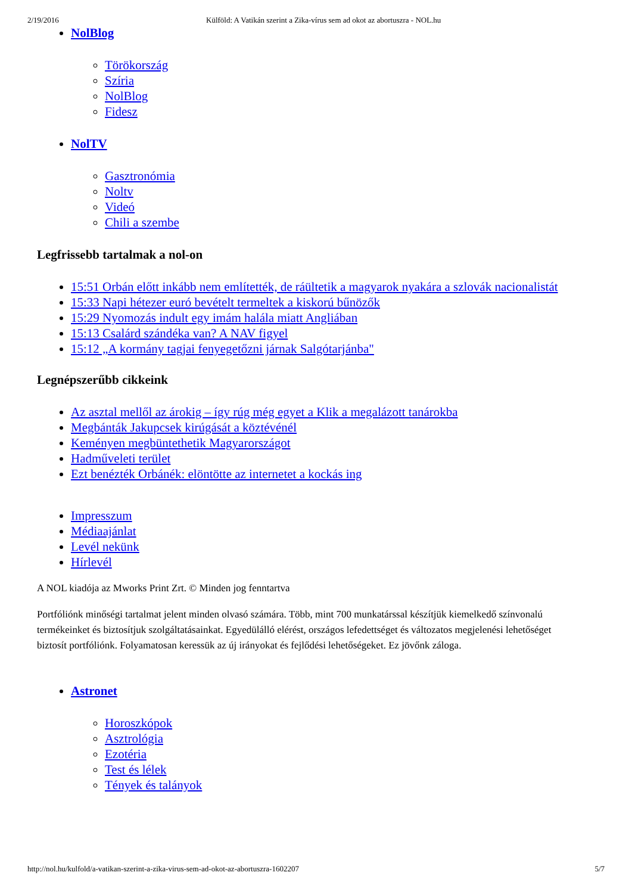2/19/2016 Külföld: A Vatikán szerint a Zika-vírus sem ad okot az abortuszra - NOL.hu
NolBlog
Törökország
Szíria
NolBlog
Fidesz
NolTV
Gasztronómia
Noltv
Videó
Chili a szembe
Legfrissebb tartalmak a nol-on
15:51 Orbán előtt inkább nem említették, de ráültetik a magyarok nyakára a szlovák nacionalistát
15:33 Napi hétezer euró bevételt termeltek a kiskorú bűnözők
15:29 Nyomozás indult egy imám halála miatt Angliában
15:13 Csalárd szándéka van? A NAV figyel
15:12 „A kormány tagjai fenyegetőzni járnak Salgótarjánba"
Legnépszerűbb cikkeink
Az asztal mellől az árokig – így rúg még egyet a Klik a megalázott tanárokba
Megbánták Jakupcsek kirúgását a köztévénél
Keményen megbüntethetik Magyarországot
Hadműveleti terület
Ezt benézték Orbánék: elöntötte az internetet a kockás ing
Impresszum
Médiaajánlat
Levél nekünk
Hírlevél
A NOL kiadója az Mworks Print Zrt. © Minden jog fenntartva
Portfóliónk minőségi tartalmat jelent minden olvasó számára. Több, mint 700 munkatárssal készítjük kiemelkedő színvonalú
termékeinket és biztosítjuk szolgáltatásainkat. Egyedülálló elérést, országos lefedettséget és változatos megjelenési lehetőséget
biztosít portfóliónk. Folyamatosan keressük az új irányokat és fejlődési lehetőségeket. Ez jövőnk záloga.
Astronet
Horoszkópok
Asztrológia
Ezotéria
Test és lélek
Tények és talányok
http://nol.hu/kulfold/a-vatikan-szerint-a-zika-virus-sem-ad-okot-az-abortuszra-1602207 5/7